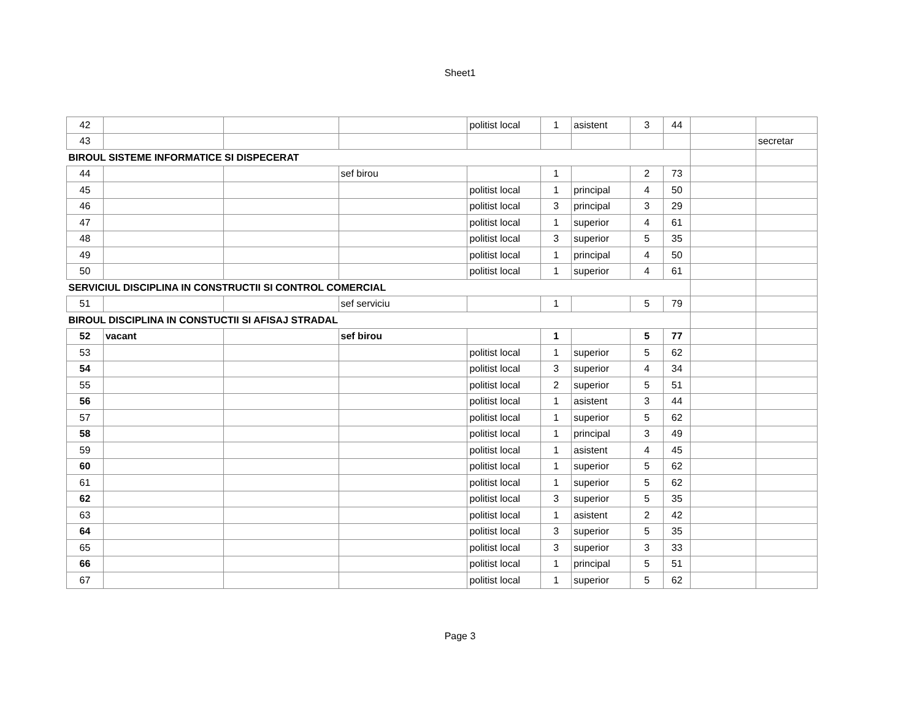Sheet1
| 42 | | | | politist local | 1 | asistent | 3 | 44 | | |
| 43 | | | | | | | | | | secretar |
| BIROUL SISTEME INFORMATICE SI DISPECERAT | | | | | | | | | | |
| 44 | | | sef birou | | 1 | | 2 | 73 | | |
| 45 | | | | politist local | 1 | principal | 4 | 50 | | |
| 46 | | | | politist local | 3 | principal | 3 | 29 | | |
| 47 | | | | politist local | 1 | superior | 4 | 61 | | |
| 48 | | | | politist local | 3 | superior | 5 | 35 | | |
| 49 | | | | politist local | 1 | principal | 4 | 50 | | |
| 50 | | | | politist local | 1 | superior | 4 | 61 | | |
| SERVICIUL DISCIPLINA IN CONSTRUCTII SI CONTROL COMERCIAL | | | | | | | | | | |
| 51 | | | sef serviciu | | 1 | | 5 | 79 | | |
| BIROUL DISCIPLINA IN CONSTUCTII SI AFISAJ STRADAL | | | | | | | | | | |
| 52 | vacant | | sef birou | | 1 | | 5 | 77 | | |
| 53 | | | | politist local | 1 | superior | 5 | 62 | | |
| 54 | | | | politist local | 3 | superior | 4 | 34 | | |
| 55 | | | | politist local | 2 | superior | 5 | 51 | | |
| 56 | | | | politist local | 1 | asistent | 3 | 44 | | |
| 57 | | | | politist local | 1 | superior | 5 | 62 | | |
| 58 | | | | politist local | 1 | principal | 3 | 49 | | |
| 59 | | | | politist local | 1 | asistent | 4 | 45 | | |
| 60 | | | | politist local | 1 | superior | 5 | 62 | | |
| 61 | | | | politist local | 1 | superior | 5 | 62 | | |
| 62 | | | | politist local | 3 | superior | 5 | 35 | | |
| 63 | | | | politist local | 1 | asistent | 2 | 42 | | |
| 64 | | | | politist local | 3 | superior | 5 | 35 | | |
| 65 | | | | politist local | 3 | superior | 3 | 33 | | |
| 66 | | | | politist local | 1 | principal | 5 | 51 | | |
| 67 | | | | politist local | 1 | superior | 5 | 62 | | |
Page 3